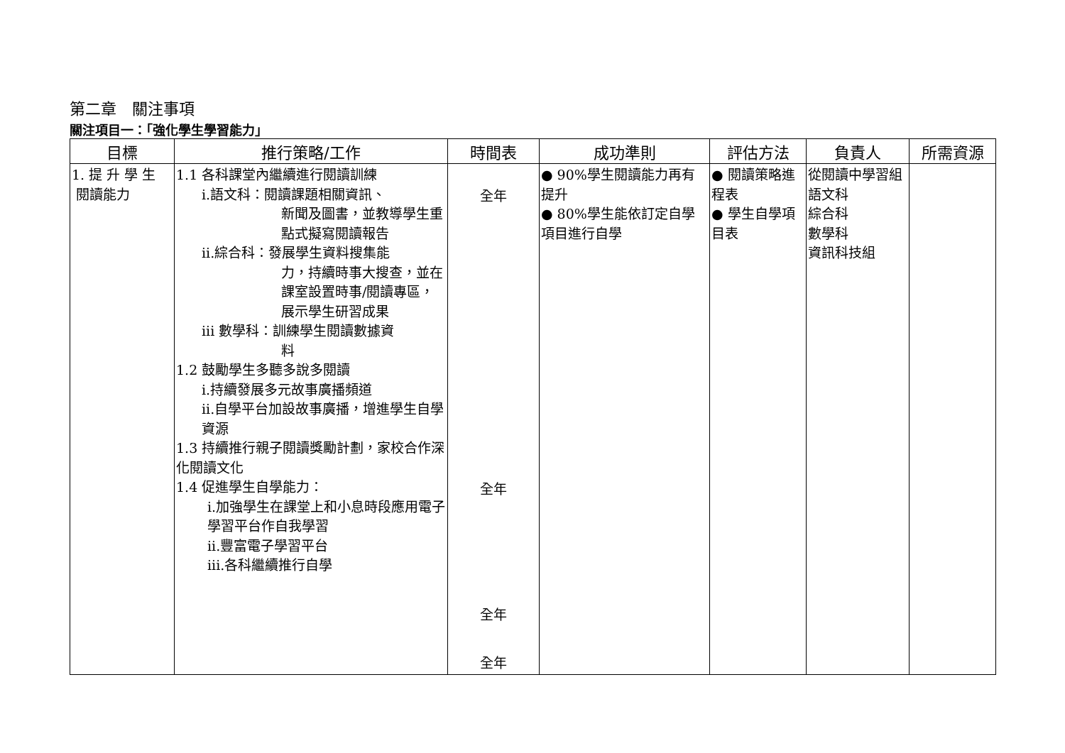第二章　關注事項
關注項目一：「強化學生學習能力」
| 目標 | 推行策略/工作 | 時間表 | 成功準則 | 評估方法 | 負責人 | 所需資源 |
| --- | --- | --- | --- | --- | --- | --- |
| 1. 提 升 學 生 閱讀能力 | 1.1 各科課堂內繼續進行閱讀訓練 i.語文科：閱讀課題相關資訊、 新聞及圖書，並教導學生重點式擬寫閱讀報告 ii.綜合科：發展學生資料搜集能 力，持續時事大搜查，並在課室設置時事/閱讀專區，展示學生研習成果 iii 數學科：訓練學生閱讀數據資 料 1.2 鼓勵學生多聽多說多閱讀 i.持續發展多元故事廣播頻道 ii.自學平台加設故事廣播，增進學生自學資源 1.3 持續推行親子閱讀獎勵計劃，家校合作深化閱讀文化 1.4 促進學生自學能力： i.加強學生在課堂上和小息時段應用電子學習平台作自我學習 ii.豐富電子學習平台 iii.各科繼續推行自學 | 全年 全年 全年 全年 | ● 90%學生閱讀能力再有提升 ● 80%學生能依訂定自學項目進行自學 | ● 閱讀策略進程表 ● 學生自學項目表 | 從閱讀中學習組 語文科 綜合科 數學科 資訊科技組 | |